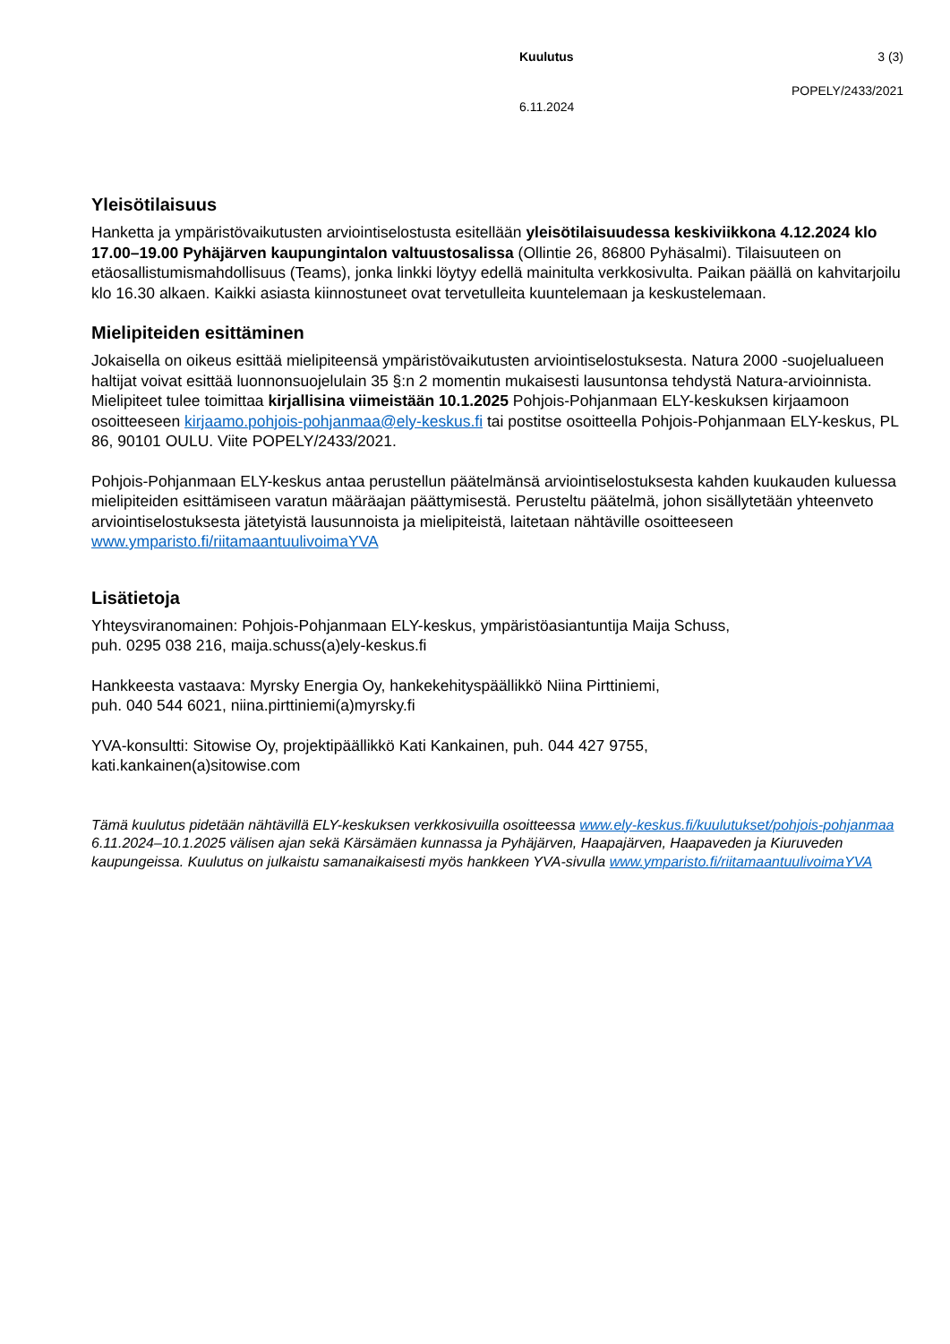Kuulutus 3 (3)
POPELY/2433/2021
6.11.2024
Yleisötilaisuus
Hanketta ja ympäristövaikutusten arviointiselostusta esitellään yleisötilaisuudessa keskiviikkona 4.12.2024 klo 17.00–19.00 Pyhäjärven kaupungintalon valtuustosalissa (Ollintie 26, 86800 Pyhäsalmi). Tilaisuuteen on etäosallistumismahdollisuus (Teams), jonka linkki löytyy edellä mainitulta verkkosivulta. Paikan päällä on kahvitarjoilu klo 16.30 alkaen. Kaikki asiasta kiinnostuneet ovat tervetulleita kuuntelemaan ja keskustelemaan.
Mielipiteiden esittäminen
Jokaisella on oikeus esittää mielipiteensä ympäristövaikutusten arviointiselostuksesta. Natura 2000 -suojelualueen haltijat voivat esittää luonnonsuojelulain 35 §:n 2 momentin mukaisesti lausuntonsa tehdystä Natura-arvioinnista. Mielipiteet tulee toimittaa kirjallisina viimeistään 10.1.2025 Pohjois-Pohjanmaan ELY-keskuksen kirjaamoon osoitteeseen kirjaamo.pohjois-pohjanmaa@ely-keskus.fi tai postitse osoitteella Pohjois-Pohjanmaan ELY-keskus, PL 86, 90101 OULU. Viite POPELY/2433/2021.
Pohjois-Pohjanmaan ELY-keskus antaa perustellun päätelmänsä arviointiselostuksesta kahden kuukauden kuluessa mielipiteiden esittämiseen varatun määräajan päättymisestä. Perusteltu päätelmä, johon sisällytetään yhteenveto arviointiselostuksesta jätetyistä lausunnoista ja mielipiteistä, laitetaan nähtäville osoitteeseen www.ymparisto.fi/riitamaantuulivoimaYVA
Lisätietoja
Yhteysviranomainen: Pohjois-Pohjanmaan ELY-keskus, ympäristöasiantuntija Maija Schuss,
puh. 0295 038 216, maija.schuss(a)ely-keskus.fi
Hankkeesta vastaava: Myrsky Energia Oy, hankekehityspäällikkö Niina Pirttiniemi,
puh. 040 544 6021, niina.pirttiniemi(a)myrsky.fi
YVA-konsultti: Sitowise Oy, projektipäällikkö Kati Kankainen, puh. 044 427 9755,
kati.kankainen(a)sitowise.com
Tämä kuulutus pidetään nähtävillä ELY-keskuksen verkkosivuilla osoitteessa www.ely-keskus.fi/kuulutukset/pohjois-pohjanmaa 6.11.2024–10.1.2025 välisen ajan sekä Kärsämäen kunnassa ja Pyhäjärven, Haapajärven, Haapaveden ja Kiuruveden kaupungeissa. Kuulutus on julkaistu samanaikaisesti myös hankkeen YVA-sivulla www.ymparisto.fi/riitamaantuulivoimaYVA